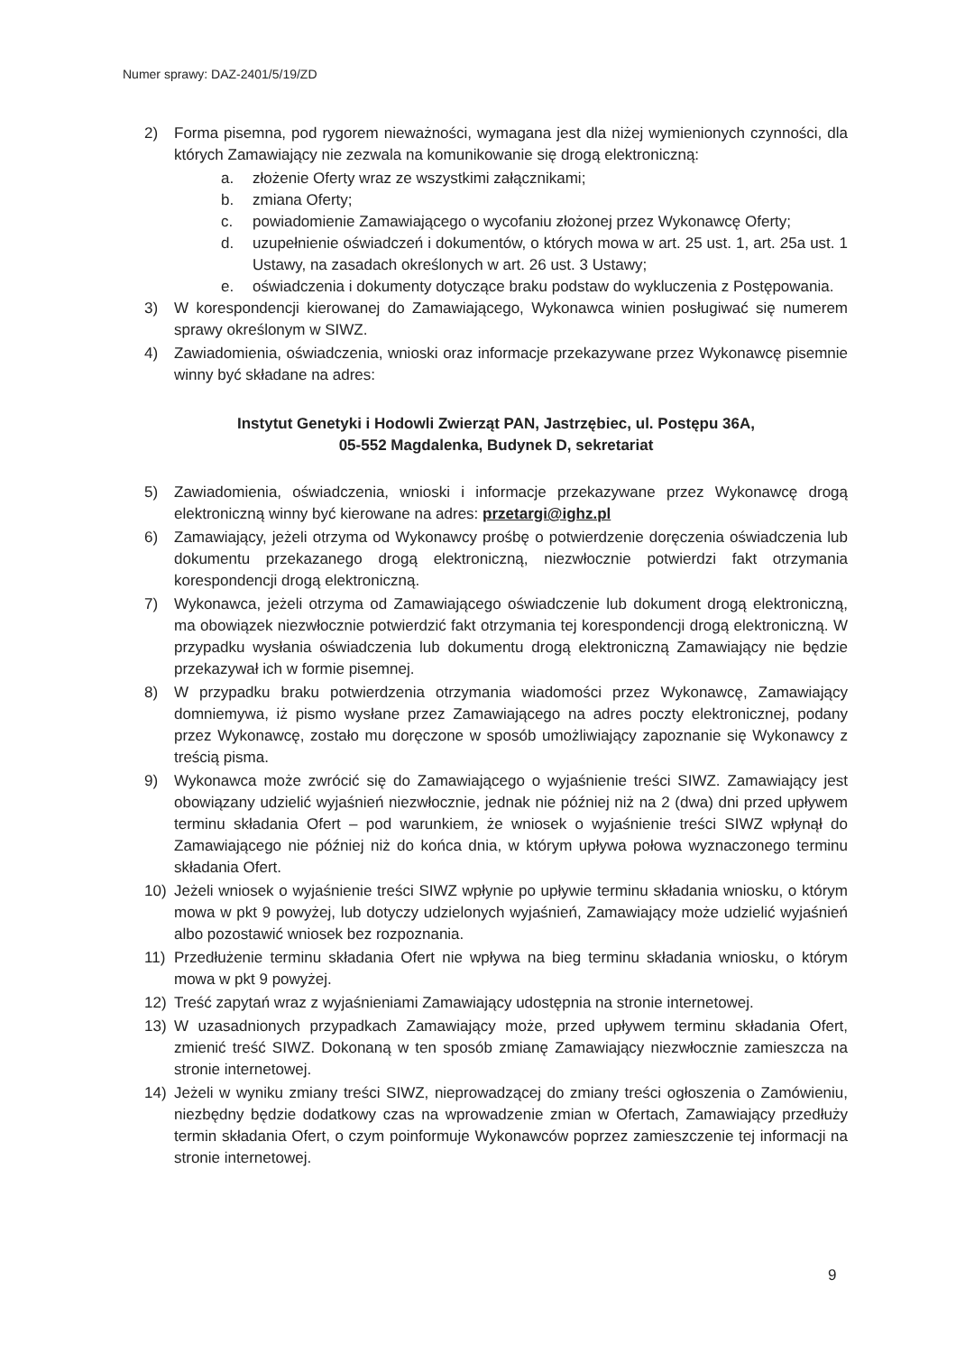Numer sprawy: DAZ-2401/5/19/ZD
2) Forma pisemna, pod rygorem nieważności, wymagana jest dla niżej wymienionych czynności, dla których Zamawiający nie zezwala na komunikowanie się drogą elektroniczną:
a. złożenie Oferty wraz ze wszystkimi załącznikami;
b. zmiana Oferty;
c. powiadomienie Zamawiającego o wycofaniu złożonej przez Wykonawcę Oferty;
d. uzupełnienie oświadczeń i dokumentów, o których mowa w art. 25 ust. 1, art. 25a ust. 1 Ustawy, na zasadach określonych w art. 26 ust. 3 Ustawy;
e. oświadczenia i dokumenty dotyczące braku podstaw do wykluczenia z Postępowania.
3) W korespondencji kierowanej do Zamawiającego, Wykonawca winien posługiwać się numerem sprawy określonym w SIWZ.
4) Zawiadomienia, oświadczenia, wnioski oraz informacje przekazywane przez Wykonawcę pisemnie winny być składane na adres:
Instytut Genetyki i Hodowli Zwierząt PAN, Jastrzębiec, ul. Postępu 36A,
05-552 Magdalenka, Budynek D, sekretariat
5) Zawiadomienia, oświadczenia, wnioski i informacje przekazywane przez Wykonawcę drogą elektroniczną winny być kierowane na adres: przetargi@ighz.pl
6) Zamawiający, jeżeli otrzyma od Wykonawcy prośbę o potwierdzenie doręczenia oświadczenia lub dokumentu przekazanego drogą elektroniczną, niezwłocznie potwierdzi fakt otrzymania korespondencji drogą elektroniczną.
7) Wykonawca, jeżeli otrzyma od Zamawiającego oświadczenie lub dokument drogą elektroniczną, ma obowiązek niezwłocznie potwierdzić fakt otrzymania tej korespondencji drogą elektroniczną. W przypadku wysłania oświadczenia lub dokumentu drogą elektroniczną Zamawiający nie będzie przekazywał ich w formie pisemnej.
8) W przypadku braku potwierdzenia otrzymania wiadomości przez Wykonawcę, Zamawiający domniemywa, iż pismo wysłane przez Zamawiającego na adres poczty elektronicznej, podany przez Wykonawcę, zostało mu doręczone w sposób umożliwiający zapoznanie się Wykonawcy z treścią pisma.
9) Wykonawca może zwrócić się do Zamawiającego o wyjaśnienie treści SIWZ. Zamawiający jest obowiązany udzielić wyjaśnień niezwłocznie, jednak nie później niż na 2 (dwa) dni przed upływem terminu składania Ofert – pod warunkiem, że wniosek o wyjaśnienie treści SIWZ wpłynął do Zamawiającego nie później niż do końca dnia, w którym upływa połowa wyznaczonego terminu składania Ofert.
10) Jeżeli wniosek o wyjaśnienie treści SIWZ wpłynie po upływie terminu składania wniosku, o którym mowa w pkt 9 powyżej, lub dotyczy udzielonych wyjaśnień, Zamawiający może udzielić wyjaśnień albo pozostawić wniosek bez rozpoznania.
11) Przedłużenie terminu składania Ofert nie wpływa na bieg terminu składania wniosku, o którym mowa w pkt 9 powyżej.
12) Treść zapytań wraz z wyjaśnieniami Zamawiający udostępnia na stronie internetowej.
13) W uzasadnionych przypadkach Zamawiający może, przed upływem terminu składania Ofert, zmienić treść SIWZ. Dokonaną w ten sposób zmianę Zamawiający niezwłocznie zamieszcza na stronie internetowej.
14) Jeżeli w wyniku zmiany treści SIWZ, nieprowadzącej do zmiany treści ogłoszenia o Zamówieniu, niezbędny będzie dodatkowy czas na wprowadzenie zmian w Ofertach, Zamawiający przedłuży termin składania Ofert, o czym poinformuje Wykonawców poprzez zamieszczenie tej informacji na stronie internetowej.
9